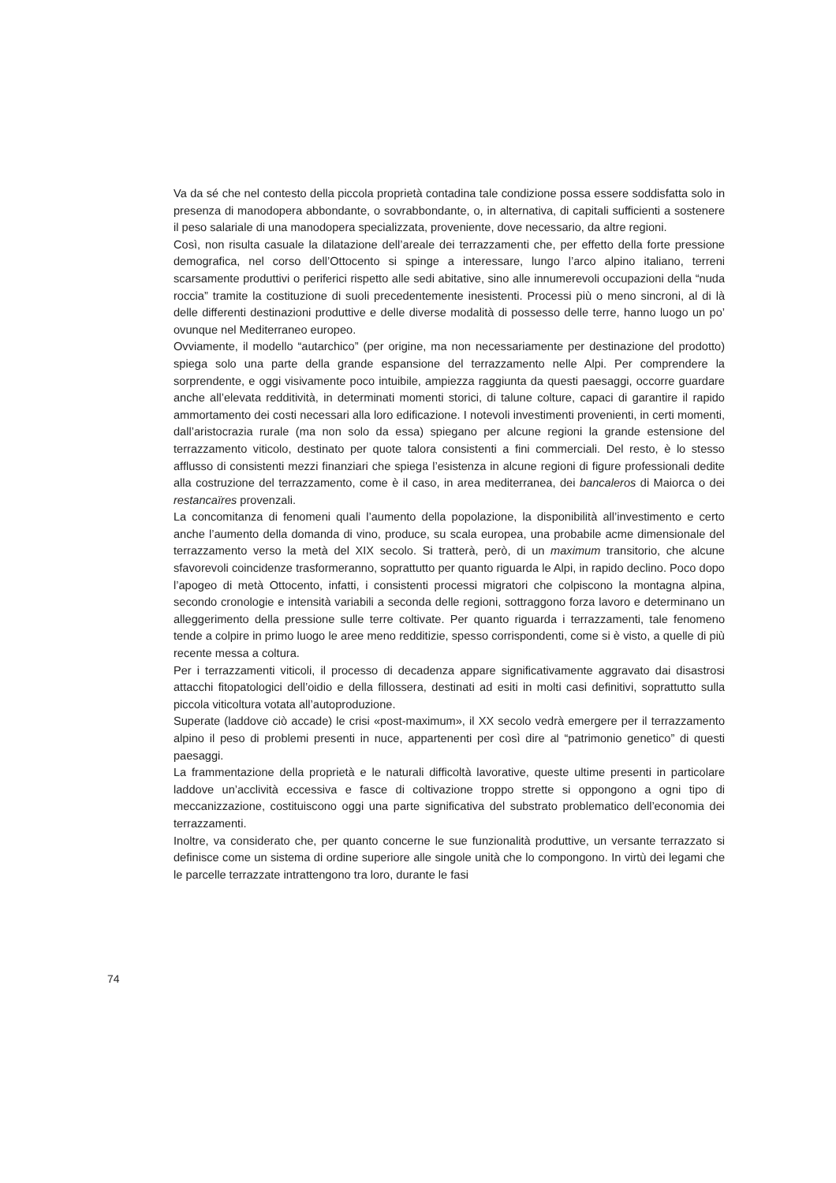Va da sé che nel contesto della piccola proprietà contadina tale condizione possa essere soddisfatta solo in presenza di manodopera abbondante, o sovrabbondante, o, in alternativa, di capitali sufficienti a sostenere il peso salariale di una manodopera specializzata, proveniente, dove necessario, da altre regioni.
Così, non risulta casuale la dilatazione dell’areale dei terrazzamenti che, per effetto della forte pressione demografica, nel corso dell’Ottocento si spinge a interessare, lungo l’arco alpino italiano, terreni scarsamente produttivi o periferici rispetto alle sedi abitative, sino alle innumerevoli occupazioni della “nuda roccia” tramite la costituzione di suoli precedentemente inesistenti. Processi più o meno sincroni, al di là delle differenti destinazioni produttive e delle diverse modalità di possesso delle terre, hanno luogo un po’ ovunque nel Mediterraneo europeo.
Ovviamente, il modello “autarchico” (per origine, ma non necessariamente per destinazione del prodotto) spiega solo una parte della grande espansione del terrazzamento nelle Alpi. Per comprendere la sorprendente, e oggi visivamente poco intuibile, ampiezza raggiunta da questi paesaggi, occorre guardare anche all’elevata redditività, in determinati momenti storici, di talune colture, capaci di garantire il rapido ammortamento dei costi necessari alla loro edificazione. I notevoli investimenti provenienti, in certi momenti, dall’aristocrazia rurale (ma non solo da essa) spiegano per alcune regioni la grande estensione del terrazzamento viticolo, destinato per quote talora consistenti a fini commerciali. Del resto, è lo stesso afflusso di consistenti mezzi finanziari che spiega l’esistenza in alcune regioni di figure professionali dedite alla costruzione del terrazzamento, come è il caso, in area mediterranea, dei bancaleros di Maiorca o dei restancaïres provenzali.
La concomitanza di fenomeni quali l’aumento della popolazione, la disponibilità all’investimento e certo anche l’aumento della domanda di vino, produce, su scala europea, una probabile acme dimensionale del terrazzamento verso la metà del XIX secolo. Si tratterà, però, di un maximum transitorio, che alcune sfavorevoli coincidenze trasformeranno, soprattutto per quanto riguarda le Alpi, in rapido declino. Poco dopo l’apogeo di metà Ottocento, infatti, i consistenti processi migratori che colpiscono la montagna alpina, secondo cronologie e intensità variabili a seconda delle regioni, sottraggono forza lavoro e determinano un alleggerimento della pressione sulle terre coltivate. Per quanto riguarda i terrazzamenti, tale fenomeno tende a colpire in primo luogo le aree meno redditizie, spesso corrispondenti, come si è visto, a quelle di più recente messa a coltura.
Per i terrazzamenti viticoli, il processo di decadenza appare significativamente aggravato dai disastrosi attacchi fitopatologici dell’oidio e della fillossera, destinati ad esiti in molti casi definitivi, soprattutto sulla piccola viticoltura votata all’autoproduzione.
Superate (laddove ciò accade) le crisi «post-maximum», il XX secolo vedrà emergere per il terrazzamento alpino il peso di problemi presenti in nuce, appartenenti per così dire al “patrimonio genetico” di questi paesaggi.
La frammentazione della proprietà e le naturali difficoltà lavorative, queste ultime presenti in particolare laddove un’acclività eccessiva e fasce di coltivazione troppo strette si oppongono a ogni tipo di meccanizzazione, costituiscono oggi una parte significativa del substrato problematico dell’economia dei terrazzamenti.
Inoltre, va considerato che, per quanto concerne le sue funzionalità produttive, un versante terrazzato si definisce come un sistema di ordine superiore alle singole unità che lo compongono. In virtù dei legami che le parcelle terrazzate intrattengono tra loro, durante le fasi
74